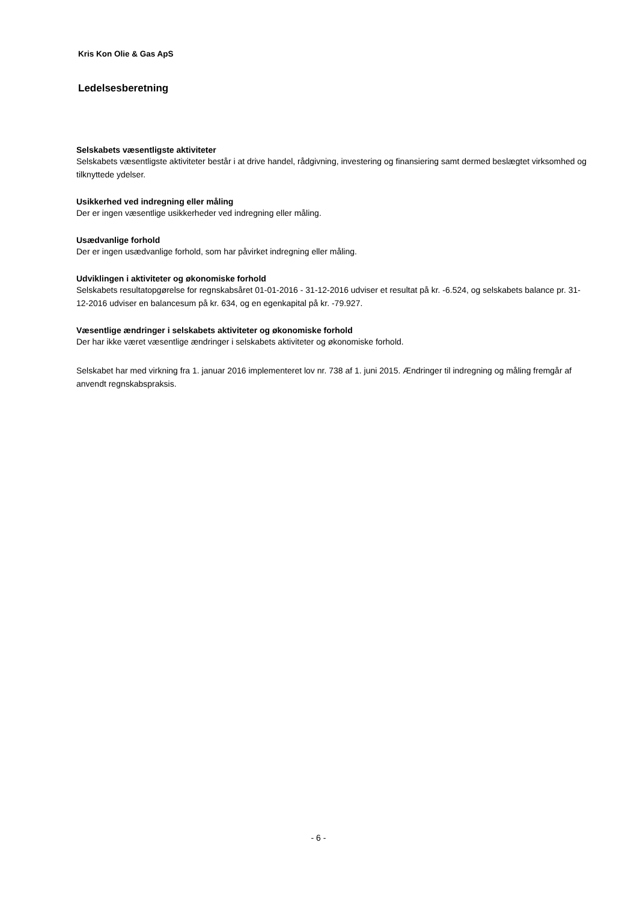Kris Kon Olie & Gas ApS
Ledelsesberetning
Selskabets væsentligste aktiviteter
Selskabets væsentligste aktiviteter består i at drive handel, rådgivning, investering og finansiering samt dermed beslægtet virksomhed og tilknyttede ydelser.
Usikkerhed ved indregning eller måling
Der er ingen væsentlige usikkerheder ved indregning eller måling.
Usædvanlige forhold
Der er ingen usædvanlige forhold, som har påvirket indregning eller måling.
Udviklingen i aktiviteter og økonomiske forhold
Selskabets resultatopgørelse for regnskabsåret 01-01-2016 - 31-12-2016 udviser et resultat på kr. -6.524, og selskabets balance pr. 31-12-2016 udviser en balancesum på kr. 634, og en egenkapital på kr. -79.927.
Væsentlige ændringer i selskabets aktiviteter og økonomiske forhold
Der har ikke været væsentlige ændringer i selskabets aktiviteter og økonomiske forhold.
Selskabet har med virkning fra 1. januar 2016 implementeret lov nr. 738 af 1. juni 2015. Ændringer til indregning og måling fremgår af anvendt regnskabspraksis.
- 6 -